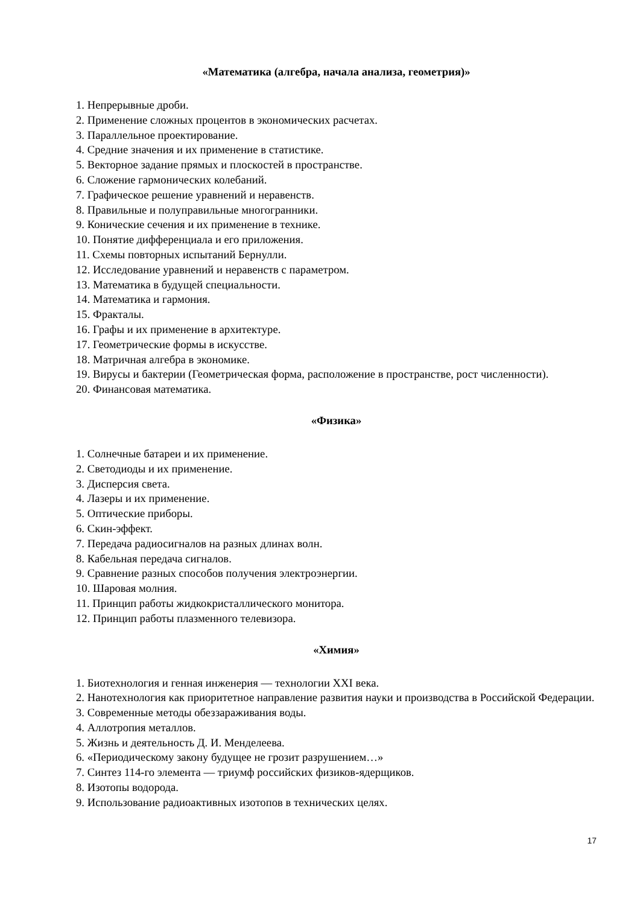«Математика (алгебра, начала анализа, геометрия)»
1. Непрерывные дроби.
2. Применение сложных процентов в экономических расчетах.
3. Параллельное проектирование.
4. Средние значения и их применение в статистике.
5. Векторное задание прямых и плоскостей в пространстве.
6. Сложение гармонических колебаний.
7. Графическое решение уравнений и неравенств.
8. Правильные и полуправильные многогранники.
9. Конические сечения и их применение в технике.
10. Понятие дифференциала и его приложения.
11. Схемы повторных испытаний Бернулли.
12. Исследование уравнений и неравенств с параметром.
13. Математика в будущей специальности.
14. Математика и гармония.
15. Фракталы.
16. Графы и их применение в архитектуре.
17. Геометрические формы в искусстве.
18. Матричная алгебра в экономике.
19. Вирусы и бактерии (Геометрическая форма, расположение в пространстве, рост численности).
20. Финансовая математика.
«Физика»
1. Солнечные батареи и их применение.
2. Светодиоды и их применение.
3. Дисперсия света.
4. Лазеры и их применение.
5. Оптические приборы.
6. Скин-эффект.
7. Передача радиосигналов на разных длинах волн.
8. Кабельная передача сигналов.
9. Сравнение разных способов получения электроэнергии.
10. Шаровая молния.
11. Принцип работы жидкокристаллического монитора.
12. Принцип работы плазменного телевизора.
«Химия»
1. Биотехнология и генная инженерия — технологии XXI века.
2. Нанотехнология как приоритетное направление развития науки и производства в Российской Федерации.
3. Современные методы обеззараживания воды.
4. Аллотропия металлов.
5. Жизнь и деятельность Д. И. Менделеева.
6. «Периодическому закону будущее не грозит разрушением…»
7. Синтез 114-го элемента — триумф российских физиков-ядерщиков.
8. Изотопы водорода.
9. Использование радиоактивных изотопов в технических целях.
17